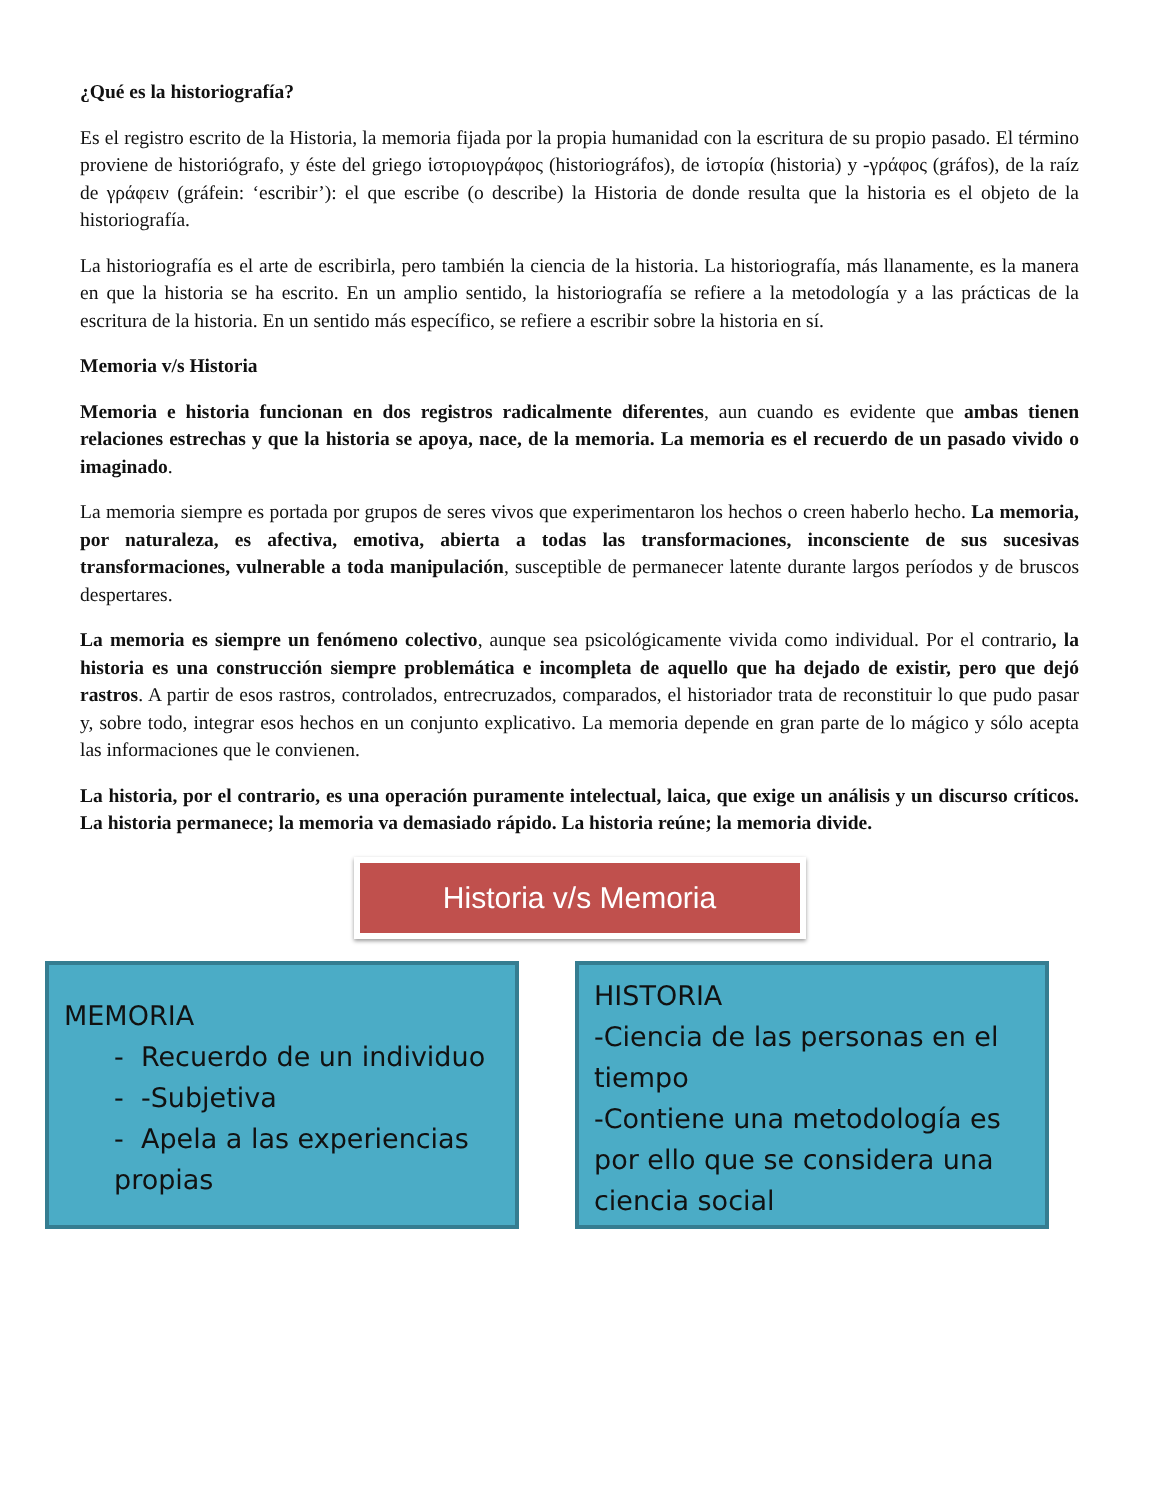¿Qué es la historiografía?
Es el registro escrito de la Historia, la memoria fijada por la propia humanidad con la escritura de su propio pasado. El término proviene de historiógrafo, y éste del griego ἱστοριογράφος (historiográfos), de ἱστορία (historia) y -γράφος (gráfos), de la raíz de γράφειν (gráfein: ‘escribir’): el que escribe (o describe) la Historia de donde resulta que la historia es el objeto de la historiografía.
La historiografía es el arte de escribirla, pero también la ciencia de la historia. La historiografía, más llanamente, es la manera en que la historia se ha escrito. En un amplio sentido, la historiografía se refiere a la metodología y a las prácticas de la escritura de la historia. En un sentido más específico, se refiere a escribir sobre la historia en sí.
Memoria v/s Historia
Memoria e historia funcionan en dos registros radicalmente diferentes, aun cuando es evidente que ambas tienen relaciones estrechas y que la historia se apoya, nace, de la memoria. La memoria es el recuerdo de un pasado vivido o imaginado.
La memoria siempre es portada por grupos de seres vivos que experimentaron los hechos o creen haberlo hecho. La memoria, por naturaleza, es afectiva, emotiva, abierta a todas las transformaciones, inconsciente de sus sucesivas transformaciones, vulnerable a toda manipulación, susceptible de permanecer latente durante largos períodos y de bruscos despertares.
La memoria es siempre un fenómeno colectivo, aunque sea psicológicamente vivida como individual. Por el contrario, la historia es una construcción siempre problemática e incompleta de aquello que ha dejado de existir, pero que dejó rastros. A partir de esos rastros, controlados, entrecruzados, comparados, el historiador trata de reconstituir lo que pudo pasar y, sobre todo, integrar esos hechos en un conjunto explicativo. La memoria depende en gran parte de lo mágico y sólo acepta las informaciones que le convienen.
La historia, por el contrario, es una operación puramente intelectual, laica, que exige un análisis y un discurso críticos. La historia permanece; la memoria va demasiado rápido. La historia reúne; la memoria divide.
Historia v/s Memoria
MEMORIA
- Recuerdo de un individuo
- -Subjetiva
- Apela a las experiencias propias
HISTORIA
-Ciencia de las personas en el tiempo
-Contiene una metodología es por ello que se considera una ciencia social